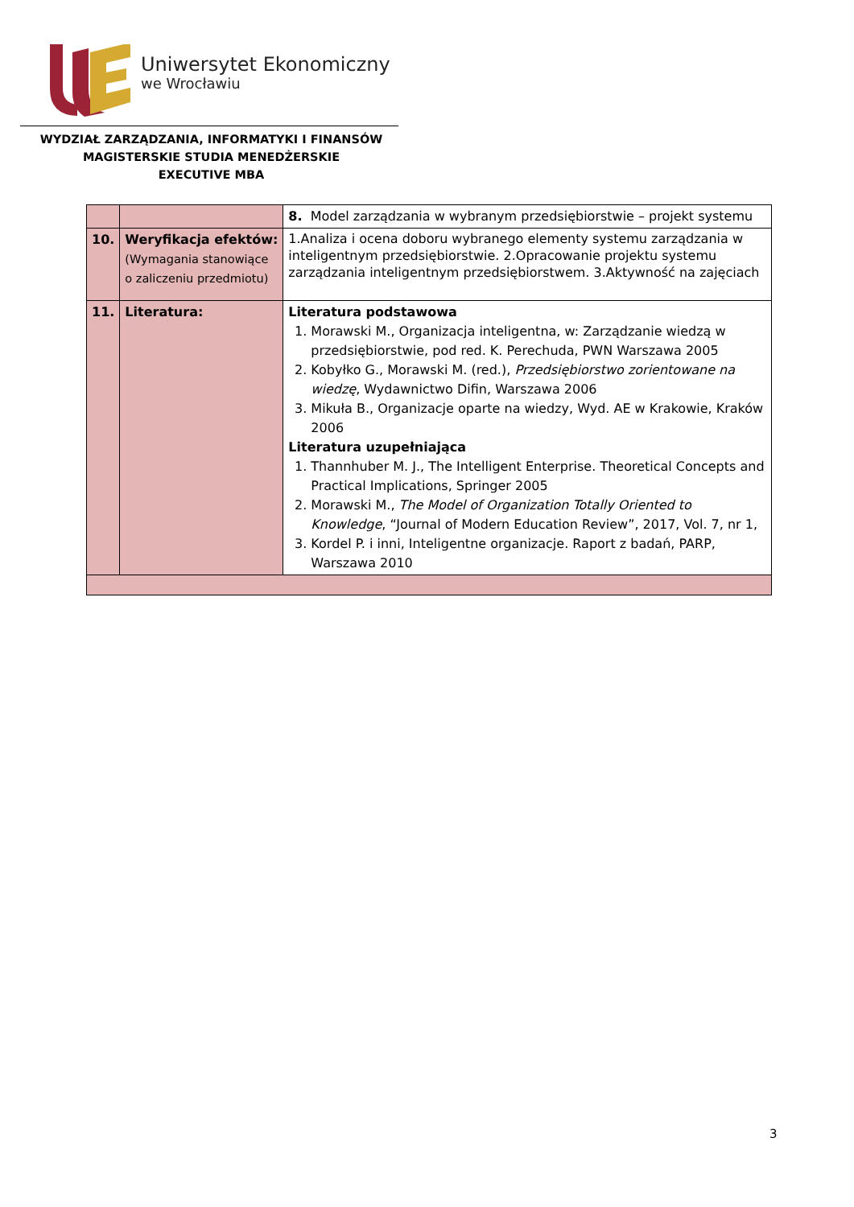Uniwersytet Ekonomiczny
we Wrocławiu
WYDZIAŁ ZARZĄDZANIA, INFORMATYKI I FINANSÓW
MAGISTERSKIE STUDIA MENEDŻERSKIE
EXECUTIVE MBA
| | | 8. Model zarządzania w wybranym przedsiębiorstwie – projekt systemu |
| 10. | Weryfikacja efektów: (Wymagania stanowiące o zaliczeniu przedmiotu) | 1.Analiza i ocena doboru wybranego elementy systemu zarządzania w inteligentnym przedsiębiorstwie. 2.Opracowanie projektu systemu zarządzania inteligentnym przedsiębiorstwem. 3.Aktywność na zajęciach |
| 11. | Literatura: | Literatura podstawowa 1. Morawski M., Organizacja inteligentna, w: Zarządzanie wiedzą w przedsiębiorstwie, pod red. K. Perechuda, PWN Warszawa 2005 2. Kobyłko G., Morawski M. (red.), Przedsiębiorstwo zorientowane na wiedzę , Wydawnictwo Difin, Warszawa 2006 3. Mikuła B., Organizacje oparte na wiedzy, Wyd. AE w Krakowie, Kraków 2006 Literatura uzupełniająca 1. Thannhuber M. J., The Intelligent Enterprise. Theoretical Concepts and Practical Implications, Springer 2005 2. Morawski M., The Model of Organization Totally Oriented to Knowledge , “Journal of Modern Education Review”, 2017, Vol. 7, nr 1, 3. Kordel P. i inni, Inteligentne organizacje. Raport z badań, PARP, Warszawa 2010 |
3